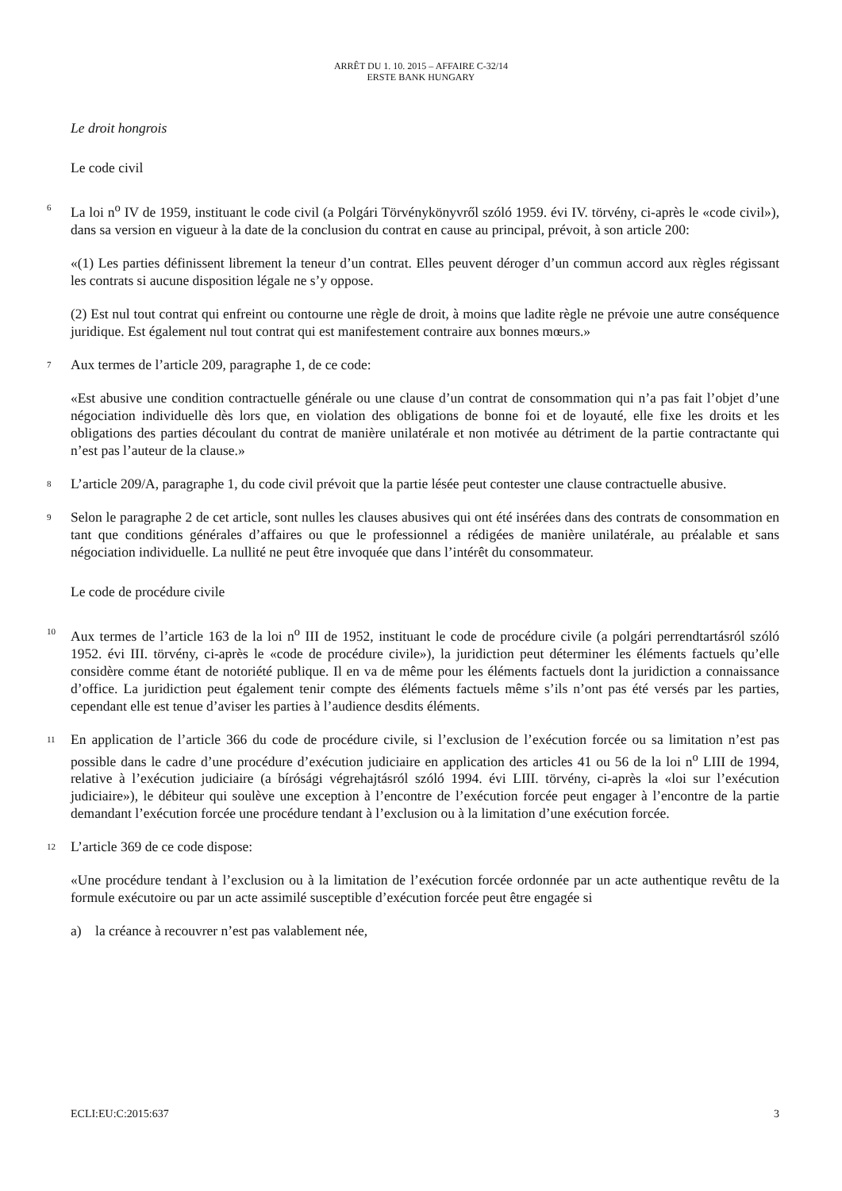ARRÊT DU 1. 10. 2015 – AFFAIRE C-32/14
ERSTE BANK HUNGARY
Le droit hongrois
Le code civil
6
La loi n<sup>o</sup> IV de 1959, instituant le code civil (a Polgári Törvénykönyvről szóló 1959. évi IV. törvény, ci-après le «code civil»), dans sa version en vigueur à la date de la conclusion du contrat en cause au principal, prévoit, à son article 200:
«(1) Les parties définissent librement la teneur d’un contrat. Elles peuvent déroger d’un commun accord aux règles régissant les contrats si aucune disposition légale ne s’y oppose.
(2) Est nul tout contrat qui enfreint ou contourne une règle de droit, à moins que ladite règle ne prévoie une autre conséquence juridique. Est également nul tout contrat qui est manifestement contraire aux bonnes mœurs.»
7
Aux termes de l’article 209, paragraphe 1, de ce code:
«Est abusive une condition contractuelle générale ou une clause d’un contrat de consommation qui n’a pas fait l’objet d’une négociation individuelle dès lors que, en violation des obligations de bonne foi et de loyauté, elle fixe les droits et les obligations des parties découlant du contrat de manière unilatérale et non motivée au détriment de la partie contractante qui n’est pas l’auteur de la clause.»
8
L’article 209/A, paragraphe 1, du code civil prévoit que la partie lésée peut contester une clause contractuelle abusive.
9
Selon le paragraphe 2 de cet article, sont nulles les clauses abusives qui ont été insérées dans des contrats de consommation en tant que conditions générales d’affaires ou que le professionnel a rédigées de manière unilatérale, au préalable et sans négociation individuelle. La nullité ne peut être invoquée que dans l’intérêt du consommateur.
Le code de procédure civile
10
Aux termes de l’article 163 de la loi n<sup>o</sup> III de 1952, instituant le code de procédure civile (a polgári perrendtartásról szóló 1952. évi III. törvény, ci-après le «code de procédure civile»), la juridiction peut déterminer les éléments factuels qu’elle considère comme étant de notoriété publique. Il en va de même pour les éléments factuels dont la juridiction a connaissance d’office. La juridiction peut également tenir compte des éléments factuels même s’ils n’ont pas été versés par les parties, cependant elle est tenue d’aviser les parties à l’audience desdits éléments.
11
En application de l’article 366 du code de procédure civile, si l’exclusion de l’exécution forcée ou sa limitation n’est pas possible dans le cadre d’une procédure d’exécution judiciaire en application des articles 41 ou 56 de la loi n<sup>o</sup> LIII de 1994, relative à l’exécution judiciaire (a bírósági végrehajtásról szóló 1994. évi LIII. törvény, ci-après la «loi sur l’exécution judiciaire»), le débiteur qui soulève une exception à l’encontre de l’exécution forcée peut engager à l’encontre de la partie demandant l’exécution forcée une procédure tendant à l’exclusion ou à la limitation d’une exécution forcée.
12
L’article 369 de ce code dispose:
«Une procédure tendant à l’exclusion ou à la limitation de l’exécution forcée ordonnée par un acte authentique revêtu de la formule exécutoire ou par un acte assimilé susceptible d’exécution forcée peut être engagée si
a) la créance à recouvrer n’est pas valablement née,
ECLI:EU:C:2015:637 3